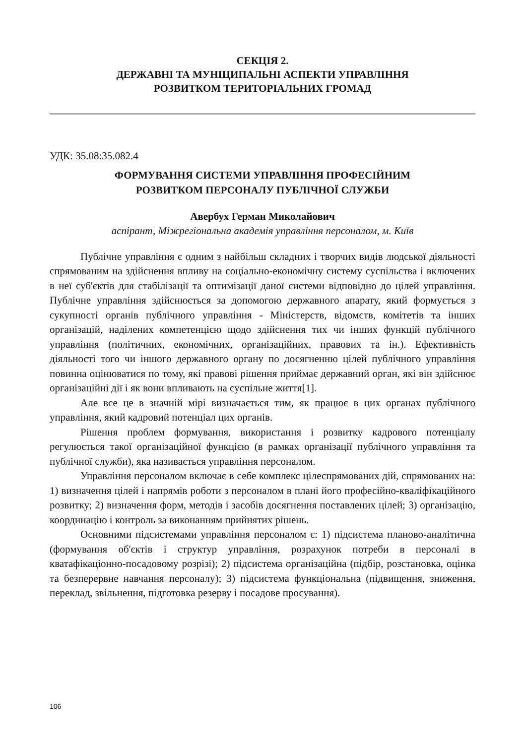СЕКЦІЯ 2.
ДЕРЖАВНІ ТА МУНІЦИПАЛЬНІ АСПЕКТИ УПРАВЛІННЯ
РОЗВИТКОМ ТЕРИТОРІАЛЬНИХ ГРОМАД
УДК: 35.08:35.082.4
ФОРМУВАННЯ СИСТЕМИ УПРАВЛІННЯ ПРОФЕСІЙНИМ
РОЗВИТКОМ ПЕРСОНАЛУ ПУБЛІЧНОЇ СЛУЖБИ
Авербух Герман Миколайович
аспірант, Міжрегіональна академія управління персоналом, м. Київ
Публічне управління є одним з найбільш складних і творчих видів людської діяльності спрямованим на здійснення впливу на соціально-економічну систему суспільства і включених в неї суб'єктів для стабілізації та оптимізації даної системи відповідно до цілей управління. Публічне управління здійснюється за допомогою державного апарату, який формується з сукупності органів публічного управління - Міністерств, відомств, комітетів та інших організацій, наділених компетенцією щодо здійснення тих чи інших функцій публічного управління (політичних, економічних, організаційних, правових та ін.). Ефективність діяльності того чи іншого державного органу по досягненню цілей публічного управління повинна оцінюватися по тому, які правові рішення приймає державний орган, які він здійснює організаційні дії і як вони впливають на суспільне життя[1].
Але все це в значній мірі визначається тим, як працює в цих органах публічного управління, який кадровий потенціал цих органів.
Рішення проблем формування, використання і розвитку кадрового потенціалу регулюється такої організаційної функцією (в рамках організації публічного управління та публічної служби), яка називається управління персоналом.
Управління персоналом включає в себе комплекс цілеспрямованих дій, спрямованих на: 1) визначення цілей і напрямів роботи з персоналом в плані його професійно-кваліфікаційного розвитку; 2) визначення форм, методів і засобів досягнення поставлених цілей; 3) організацію, координацію і контроль за виконанням прийнятих рішень.
Основними підсистемами управління персоналом є: 1) підсистема планово-аналітична (формування об'єктів і структур управління, розрахунок потреби в персоналі в кватафікаціонно-посадовому розрізі); 2) підсистема організаційна (підбір, розстановка, оцінка та безперервне навчання персоналу); 3) підсистема функціональна (підвищення, зниження, переклад, звільнення, підготовка резерву і посадове просування).
106